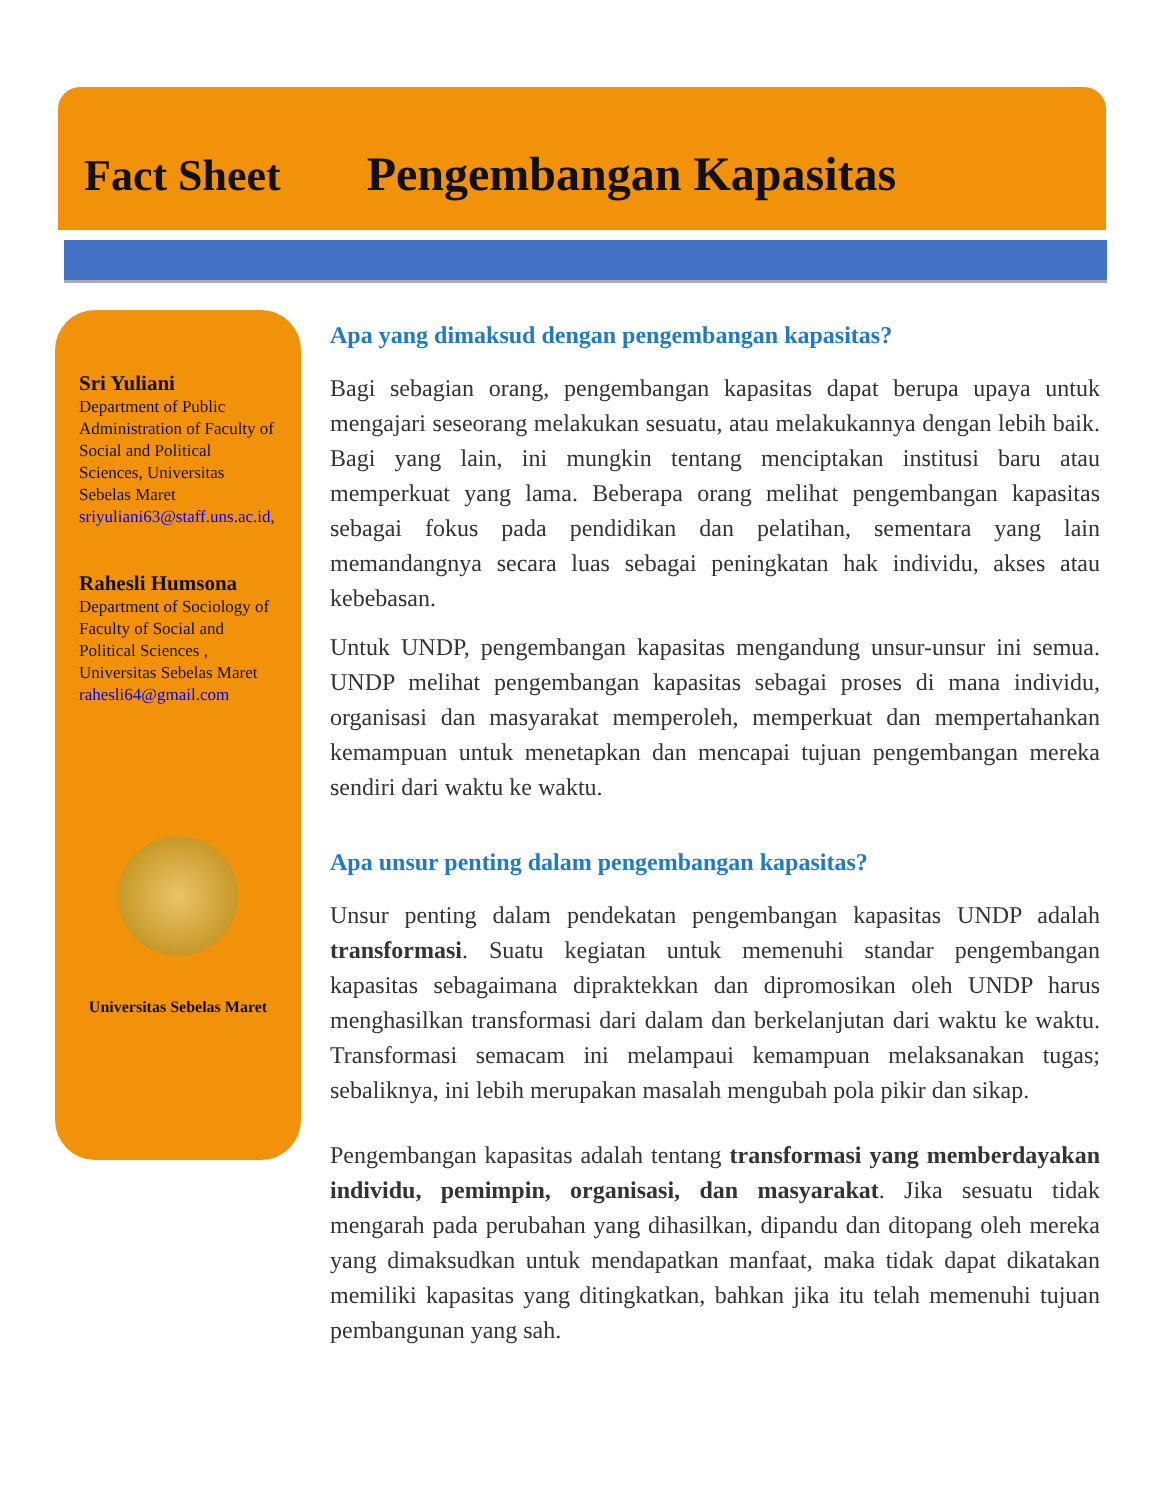Fact Sheet Pengembangan Kapasitas
Sri Yuliani
Department of Public Administration of Faculty of Social and Political Sciences, Universitas Sebelas Maret
sriyuliani63@staff.uns.ac.id,
Rahesli Humsona
Department of Sociology of Faculty of Social and Political Sciences , Universitas Sebelas Maret
rahesli64@gmail.com
Universitas Sebelas Maret
Apa yang dimaksud dengan pengembangan kapasitas?
Bagi sebagian orang, pengembangan kapasitas dapat berupa upaya untuk mengajari seseorang melakukan sesuatu, atau melakukannya dengan lebih baik. Bagi yang lain, ini mungkin tentang menciptakan institusi baru atau memperkuat yang lama. Beberapa orang melihat pengembangan kapasitas sebagai fokus pada pendidikan dan pelatihan, sementara yang lain memandangnya secara luas sebagai peningkatan hak individu, akses atau kebebasan.
Untuk UNDP, pengembangan kapasitas mengandung unsur-unsur ini semua. UNDP melihat pengembangan kapasitas sebagai proses di mana individu, organisasi dan masyarakat memperoleh, memperkuat dan mempertahankan kemampuan untuk menetapkan dan mencapai tujuan pengembangan mereka sendiri dari waktu ke waktu.
Apa unsur penting dalam pengembangan kapasitas?
Unsur penting dalam pendekatan pengembangan kapasitas UNDP adalah transformasi. Suatu kegiatan untuk memenuhi standar pengembangan kapasitas sebagaimana dipraktekkan dan dipromosikan oleh UNDP harus menghasilkan transformasi dari dalam dan berkelanjutan dari waktu ke waktu. Transformasi semacam ini melampaui kemampuan melaksanakan tugas; sebaliknya, ini lebih merupakan masalah mengubah pola pikir dan sikap.
Pengembangan kapasitas adalah tentang transformasi yang memberdayakan individu, pemimpin, organisasi, dan masyarakat. Jika sesuatu tidak mengarah pada perubahan yang dihasilkan, dipandu dan ditopang oleh mereka yang dimaksudkan untuk mendapatkan manfaat, maka tidak dapat dikatakan memiliki kapasitas yang ditingkatkan, bahkan jika itu telah memenuhi tujuan pembangunan yang sah.